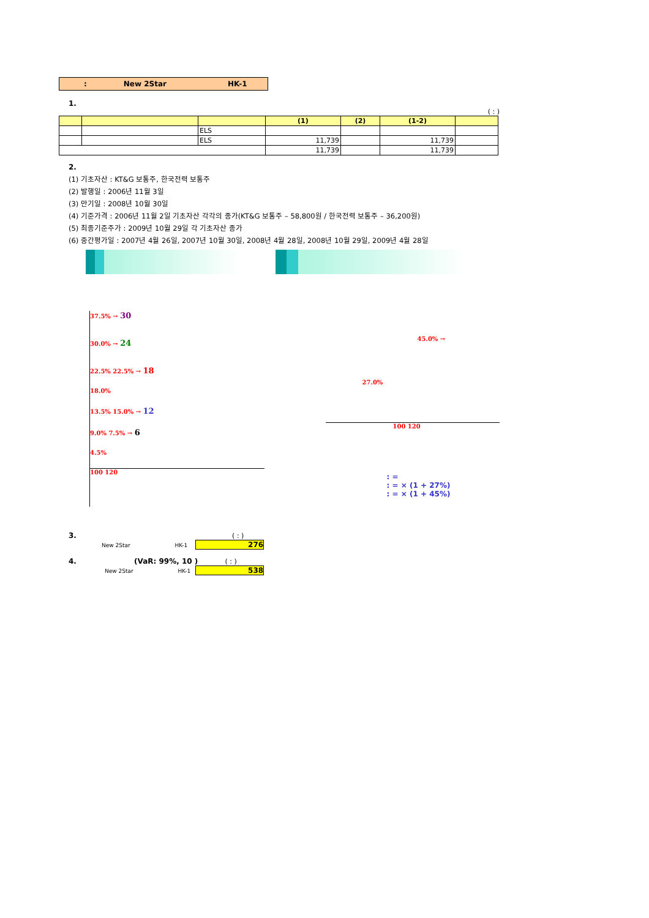: New 2Star HK-1
1.
( : )
| | | | (1) | (2) | (1-2) | |
| --- | --- | --- | --- | --- | --- | --- |
| | | ELS | | | | |
| | | ELS | 11,739 | | 11,739 | |
| | | | 11,739 | | 11,739 | |
2.
(1) 기초자산 : KT&G 보통주, 한국전력 보통주
(2) 발행일 : 2006년 11월 3일
(3) 만기일 : 2008년 10월 30일
(4) 기준가격 : 2006년 11월 2일 기초자산 각각의 종가(KT&G 보통주 – 58,800원 / 한국전력 보통주 – 36,200원)
(5) 최종기준주가 : 2009년 10월 29일 각 기초자산 종가
(6) 중간평가일 : 2007년 4월 26일, 2007년 10월 30일, 2008년 4월 28일, 2008년 10월 29일, 2009년 4월 28일
37.5% → 30
30.0% → 24
22.5% 22.5% → 18
18.0%
13.5% 15.0% → 12
9.0% 7.5% → 6
4.5%
100 120
45.0% →
27.0%
100 120
: =
: = × (1 + 27%)
: = × (1 + 45%)
3. ( : )
New 2Star HK-1 276
4. (VaR: 99%, 10 ) ( : )
New 2Star HK-1 538